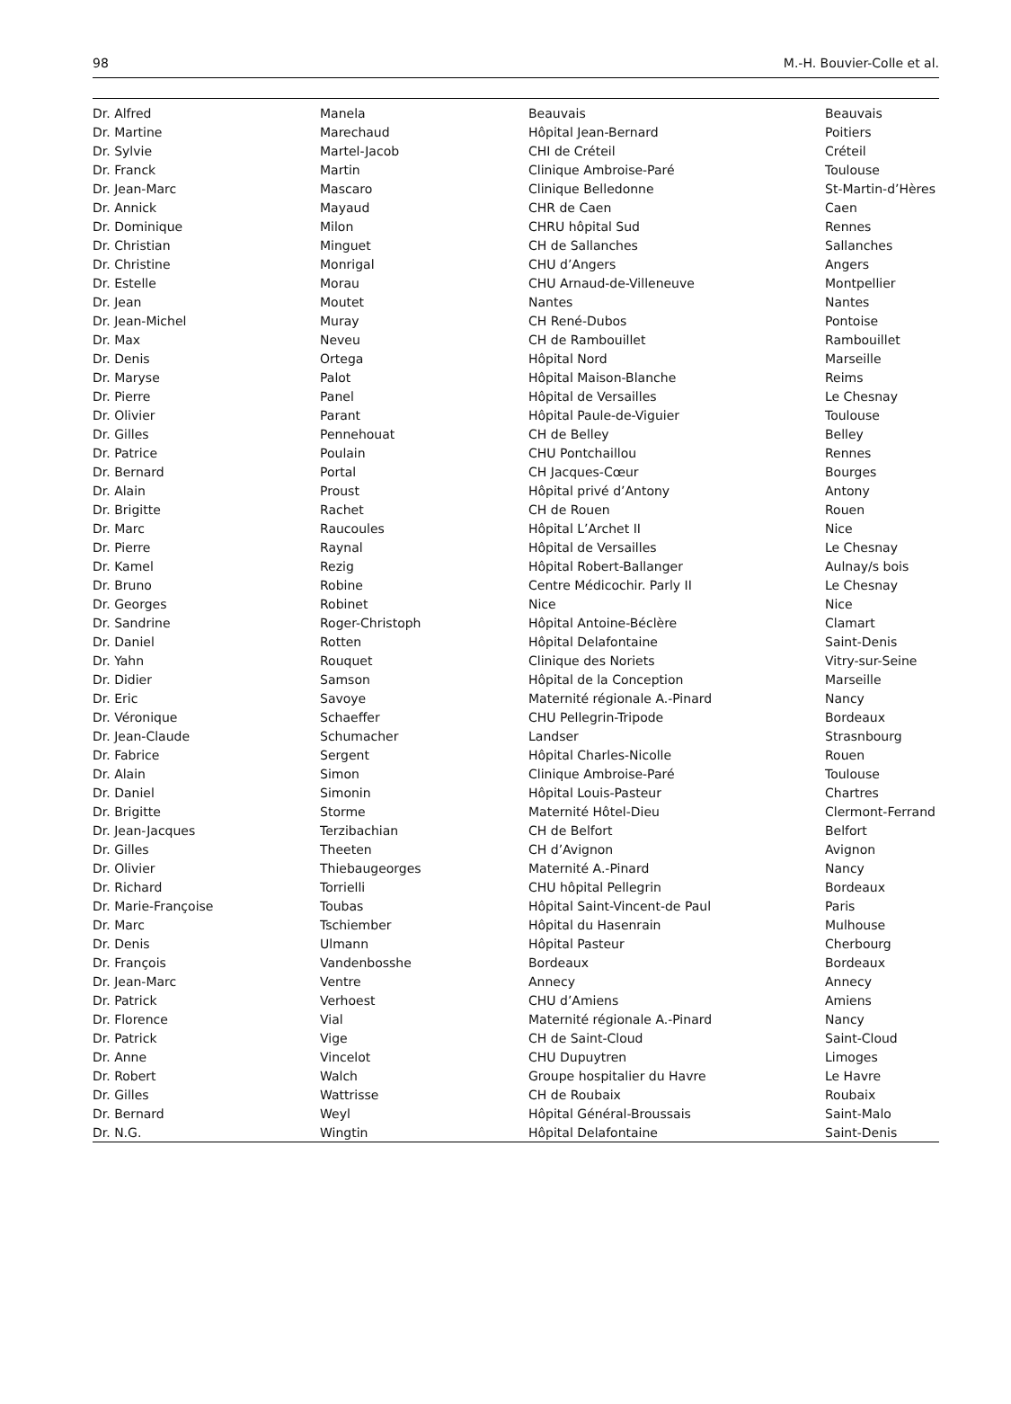98 M.-H. Bouvier-Colle et al.
| Dr. Alfred | Manela | Beauvais | Beauvais |
| Dr. Martine | Marechaud | Hôpital Jean-Bernard | Poitiers |
| Dr. Sylvie | Martel-Jacob | CHI de Créteil | Créteil |
| Dr. Franck | Martin | Clinique Ambroise-Paré | Toulouse |
| Dr. Jean-Marc | Mascaro | Clinique Belledonne | St-Martin-d’Hères |
| Dr. Annick | Mayaud | CHR de Caen | Caen |
| Dr. Dominique | Milon | CHRU hôpital Sud | Rennes |
| Dr. Christian | Minguet | CH de Sallanches | Sallanches |
| Dr. Christine | Monrigal | CHU d’Angers | Angers |
| Dr. Estelle | Morau | CHU Arnaud-de-Villeneuve | Montpellier |
| Dr. Jean | Moutet | Nantes | Nantes |
| Dr. Jean-Michel | Muray | CH René-Dubos | Pontoise |
| Dr. Max | Neveu | CH de Rambouillet | Rambouillet |
| Dr. Denis | Ortega | Hôpital Nord | Marseille |
| Dr. Maryse | Palot | Hôpital Maison-Blanche | Reims |
| Dr. Pierre | Panel | Hôpital de Versailles | Le Chesnay |
| Dr. Olivier | Parant | Hôpital Paule-de-Viguier | Toulouse |
| Dr. Gilles | Pennehouat | CH de Belley | Belley |
| Dr. Patrice | Poulain | CHU Pontchaillou | Rennes |
| Dr. Bernard | Portal | CH Jacques-Cœur | Bourges |
| Dr. Alain | Proust | Hôpital privé d’Antony | Antony |
| Dr. Brigitte | Rachet | CH de Rouen | Rouen |
| Dr. Marc | Raucoules | Hôpital L’Archet II | Nice |
| Dr. Pierre | Raynal | Hôpital de Versailles | Le Chesnay |
| Dr. Kamel | Rezig | Hôpital Robert-Ballanger | Aulnay/s bois |
| Dr. Bruno | Robine | Centre Médicochir. Parly II | Le Chesnay |
| Dr. Georges | Robinet | Nice | Nice |
| Dr. Sandrine | Roger-Christoph | Hôpital Antoine-Béclère | Clamart |
| Dr. Daniel | Rotten | Hôpital Delafontaine | Saint-Denis |
| Dr. Yahn | Rouquet | Clinique des Noriets | Vitry-sur-Seine |
| Dr. Didier | Samson | Hôpital de la Conception | Marseille |
| Dr. Eric | Savoye | Maternité régionale A.-Pinard | Nancy |
| Dr. Véronique | Schaeffer | CHU Pellegrin-Tripode | Bordeaux |
| Dr. Jean-Claude | Schumacher | Landser | Strasnbourg |
| Dr. Fabrice | Sergent | Hôpital Charles-Nicolle | Rouen |
| Dr. Alain | Simon | Clinique Ambroise-Paré | Toulouse |
| Dr. Daniel | Simonin | Hôpital Louis-Pasteur | Chartres |
| Dr. Brigitte | Storme | Maternité Hôtel-Dieu | Clermont-Ferrand |
| Dr. Jean-Jacques | Terzibachian | CH de Belfort | Belfort |
| Dr. Gilles | Theeten | CH d’Avignon | Avignon |
| Dr. Olivier | Thiebaugeorges | Maternité A.-Pinard | Nancy |
| Dr. Richard | Torrielli | CHU hôpital Pellegrin | Bordeaux |
| Dr. Marie-Françoise | Toubas | Hôpital Saint-Vincent-de Paul | Paris |
| Dr. Marc | Tschiember | Hôpital du Hasenrain | Mulhouse |
| Dr. Denis | Ulmann | Hôpital Pasteur | Cherbourg |
| Dr. François | Vandenbosshe | Bordeaux | Bordeaux |
| Dr. Jean-Marc | Ventre | Annecy | Annecy |
| Dr. Patrick | Verhoest | CHU d’Amiens | Amiens |
| Dr. Florence | Vial | Maternité régionale A.-Pinard | Nancy |
| Dr. Patrick | Vige | CH de Saint-Cloud | Saint-Cloud |
| Dr. Anne | Vincelot | CHU Dupuytren | Limoges |
| Dr. Robert | Walch | Groupe hospitalier du Havre | Le Havre |
| Dr. Gilles | Wattrisse | CH de Roubaix | Roubaix |
| Dr. Bernard | Weyl | Hôpital Général-Broussais | Saint-Malo |
| Dr. N.G. | Wingtin | Hôpital Delafontaine | Saint-Denis |